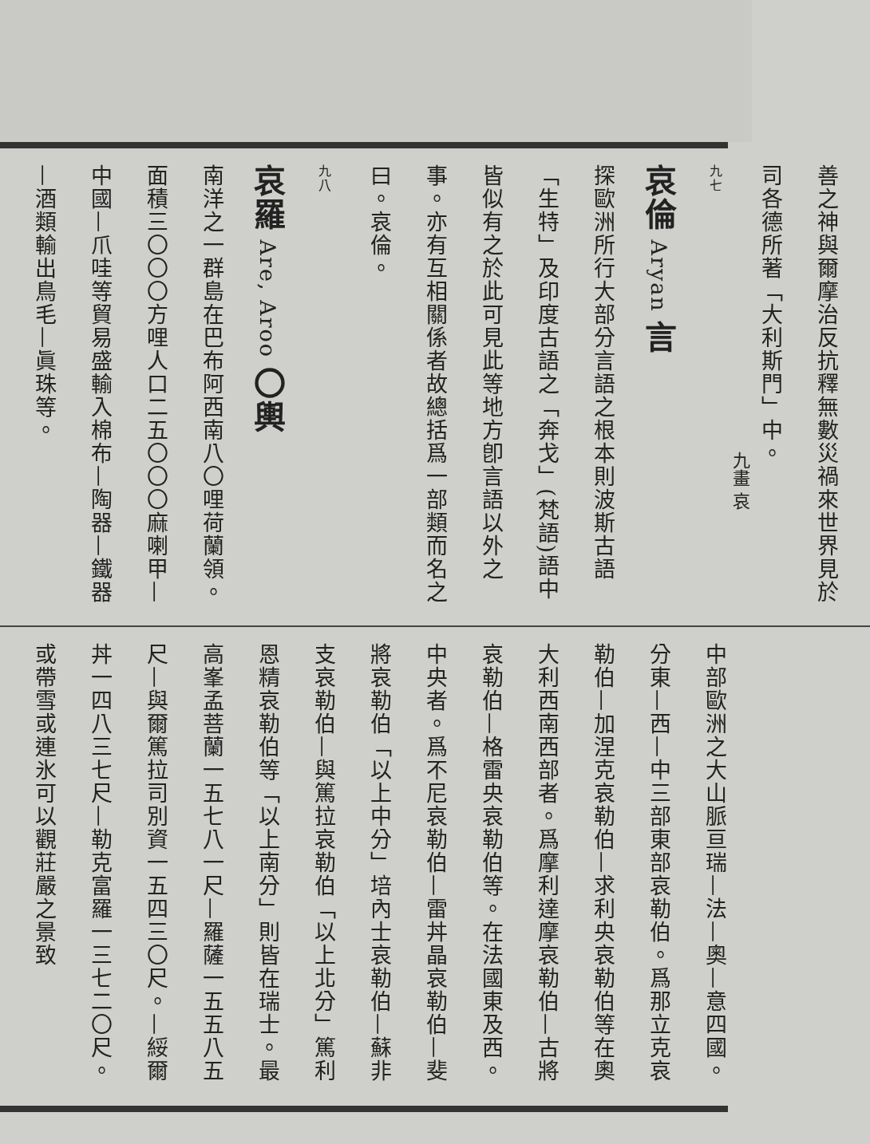善之神與爾摩治反抗釋無數災禍來世界見於司各德所著「大利斯門」中。
九七
哀倫 Aryan 言
探歐洲所行大部分言語之根本則波斯古語「生特」及印度古語之「奔戈」(梵語)語中皆似有之於此可見此等地方卽言語以外之事。亦有互相關係者故總括爲一部類而名之曰。哀倫。
九八
哀羅 Are, Aroo 〇輿
南洋之一群島在巴布阿西南八〇哩荷蘭領。面積三〇〇〇方哩人口二五〇〇〇麻喇甲—中國—爪哇等貿易盛輸入棉布—陶器—鐵器—酒類輸出鳥毛—眞珠等。
中部歐洲之大山脈亘瑞—法—奧—意四國。分東—西—中三部東部哀勒伯。爲那立克哀勒伯—加涅克哀勒伯—求利央哀勒伯等在奧大利西南西部者。爲摩利達摩哀勒伯—古將哀勒伯—格雷央哀勒伯等。在法國東及西。中央者。爲不尼哀勒伯—雷丼晶哀勒伯—斐將哀勒伯「以上中分」培內士哀勒伯—蘇非支哀勒伯—與篤拉哀勒伯「以上北分」篤利恩精哀勒伯等「以上南分」則皆在瑞士。最高峯孟菩蘭一五七八一尺—羅薩一五五八五尺—與爾篤拉司別資一五四三〇尺。—綏爾丼一四八三七尺—勒克富羅一三七二〇尺。或帶雪或連氷可以觀莊嚴之景致
九畫 哀